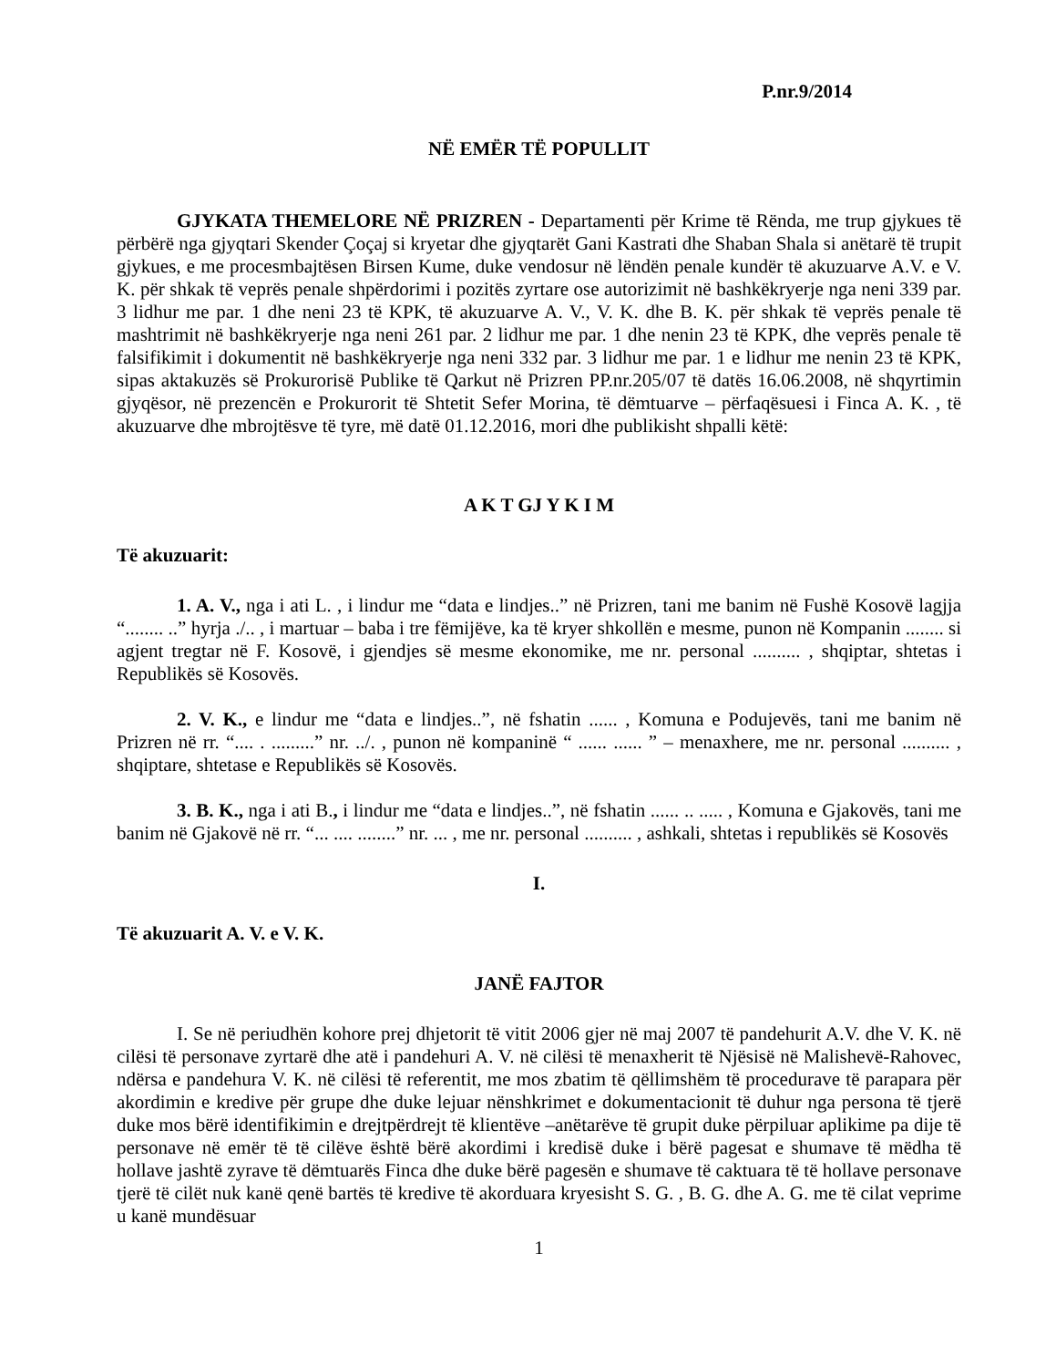P.nr.9/2014
NË EMËR TË POPULLIT
GJYKATA THEMELORE NË PRIZREN - Departamenti për Krime të Rënda, me trup gjykues të përbërë nga gjyqtari Skender Çoçaj si kryetar dhe gjyqtarët Gani Kastrati dhe Shaban Shala si anëtarë të trupit gjykues, e me procesmbajtësen Birsen Kume, duke vendosur në lëndën penale kundër të akuzuarve A.V. e V. K. për shkak të veprës penale shpërdorimi i pozitës zyrtare ose autorizimit në bashkëkryerje nga neni 339 par. 3 lidhur me par. 1 dhe neni 23 të KPK, të akuzuarve A. V., V. K. dhe B. K. për shkak të veprës penale të mashtrimit në bashkëkryerje nga neni 261 par. 2 lidhur me par. 1 dhe nenin 23 të KPK, dhe veprës penale të falsifikimit i dokumentit në bashkëkryerje nga neni 332 par. 3 lidhur me par. 1 e lidhur me nenin 23 të KPK, sipas aktakuzës së Prokurorisë Publike të Qarkut në Prizren PP.nr.205/07 të datës 16.06.2008, në shqyrtimin gjyqësor, në prezencën e Prokurorit të Shtetit Sefer Morina, të dëmtuarve – përfaqësuesi i Finca A. K. , të akuzuarve dhe mbrojtësve të tyre, më datë 01.12.2016, mori dhe publikisht shpalli këtë:
A K T GJ Y K I M
Të akuzuarit:
1. A. V., nga i ati L. , i lindur me “data e lindjes..” në Prizren, tani me banim në Fushë Kosovë lagjja “........ ..” hyrja ./.. , i martuar – baba i tre fëmijëve, ka të kryer shkollën e mesme, punon në Kompanin ........ si agjent tregtar në F. Kosovë, i gjendjes së mesme ekonomike, me nr. personal .......... , shqiptar, shtetas i Republikës së Kosovës.
2. V. K., e lindur me “data e lindjes..”, në fshatin ...... , Komuna e Podujevës, tani me banim në Prizren në rr. “.... . .........” nr. ../. , punon në kompaninë “ ...... ...... ” – menaxhere, me nr. personal .......... , shqiptare, shtetase e Republikës së Kosovës.
3. B. K., nga i ati B., i lindur me “data e lindjes..”, në fshatin ...... .. ..... , Komuna e Gjakovës, tani me banim në Gjakovë në rr. “... .... ........” nr. ... , me nr. personal .......... , ashkali, shtetas i republikës së Kosovës
I.
Të akuzuarit A. V. e V. K.
JANË FAJTOR
I. Se në periudhën kohore prej dhjetorit të vitit 2006 gjer në maj 2007 të pandehurit A.V. dhe V. K. në cilësi të personave zyrtarë dhe atë i pandehuri A. V. në cilësi të menaxherit të Njësisë në Malishevë-Rahovec, ndërsa e pandehura V. K. në cilësi të referentit, me mos zbatim të qëllimshëm të procedurave të parapara për akordimin e kredive për grupe dhe duke lejuar nënshkrimet e dokumentacionit të duhur nga persona të tjerë duke mos bërë identifikimin e drejtpërdrejt të klientëve –anëtarëve të grupit duke përpiluar aplikime pa dije të personave në emër të të cilëve është bërë akordimi i kredisë duke i bërë pagesat e shumave të mëdha të hollave jashtë zyrave të dëmtuarës Finca dhe duke bërë pagesën e shumave të caktuara të të hollave personave tjerë të cilët nuk kanë qenë bartës të kredive të akorduara kryesisht S. G. , B. G. dhe A. G. me të cilat veprime u kanë mundësuar
1